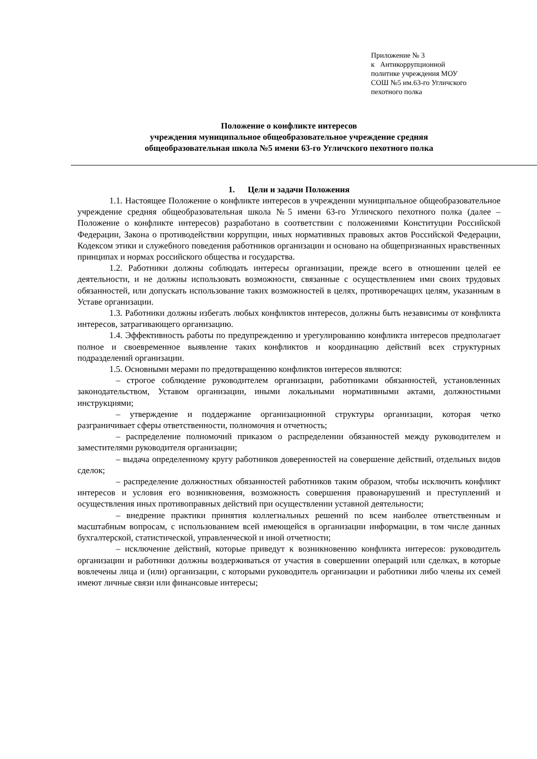Приложение № 3
к Антикоррупционной
политике учреждения МОУ
СОШ №5 им.63-го Угличского
пехотного полка
Положение о конфликте интересов
учреждения муниципальное общеобразовательное учреждение средняя
общеобразовательная школа №5 имени 63-го Угличского пехотного полка
1. Цели и задачи Положения
1.1. Настоящее Положение о конфликте интересов в учреждении муниципальное общеобразовательное учреждение средняя общеобразовательная школа №5 имени 63-го Угличского пехотного полка (далее – Положение о конфликте интересов) разработано в соответствии с положениями Конституции Российской Федерации, Закона о противодействии коррупции, иных нормативных правовых актов Российской Федерации, Кодексом этики и служебного поведения работников организации и основано на общепризнанных нравственных принципах и нормах российского общества и государства.
1.2. Работники должны соблюдать интересы организации, прежде всего в отношении целей ее деятельности, и не должны использовать возможности, связанные с осуществлением ими своих трудовых обязанностей, или допускать использование таких возможностей в целях, противоречащих целям, указанным в Уставе организации.
1.3. Работники должны избегать любых конфликтов интересов, должны быть независимы от конфликта интересов, затрагивающего организацию.
1.4. Эффективность работы по предупреждению и урегулированию конфликта интересов предполагает полное и своевременное выявление таких конфликтов и координацию действий всех структурных подразделений организации.
1.5. Основными мерами по предотвращению конфликтов интересов являются:
– строгое соблюдение руководителем организации, работниками обязанностей, установленных законодательством, Уставом организации, иными локальными нормативными актами, должностными инструкциями;
– утверждение и поддержание организационной структуры организации, которая четко разграничивает сферы ответственности, полномочия и отчетность;
– распределение полномочий приказом о распределении обязанностей между руководителем и заместителями руководителя организации;
– выдача определенному кругу работников доверенностей на совершение действий, отдельных видов сделок;
– распределение должностных обязанностей работников таким образом, чтобы исключить конфликт интересов и условия его возникновения, возможность совершения правонарушений и преступлений и осуществления иных противоправных действий при осуществлении уставной деятельности;
– внедрение практики принятия коллегиальных решений по всем наиболее ответственным и масштабным вопросам, с использованием всей имеющейся в организации информации, в том числе данных бухгалтерской, статистической, управленческой и иной отчетности;
– исключение действий, которые приведут к возникновению конфликта интересов: руководитель организации и работники должны воздерживаться от участия в совершении операций или сделках, в которые вовлечены лица и (или) организации, с которыми руководитель организации и работники либо члены их семей имеют личные связи или финансовые интересы;